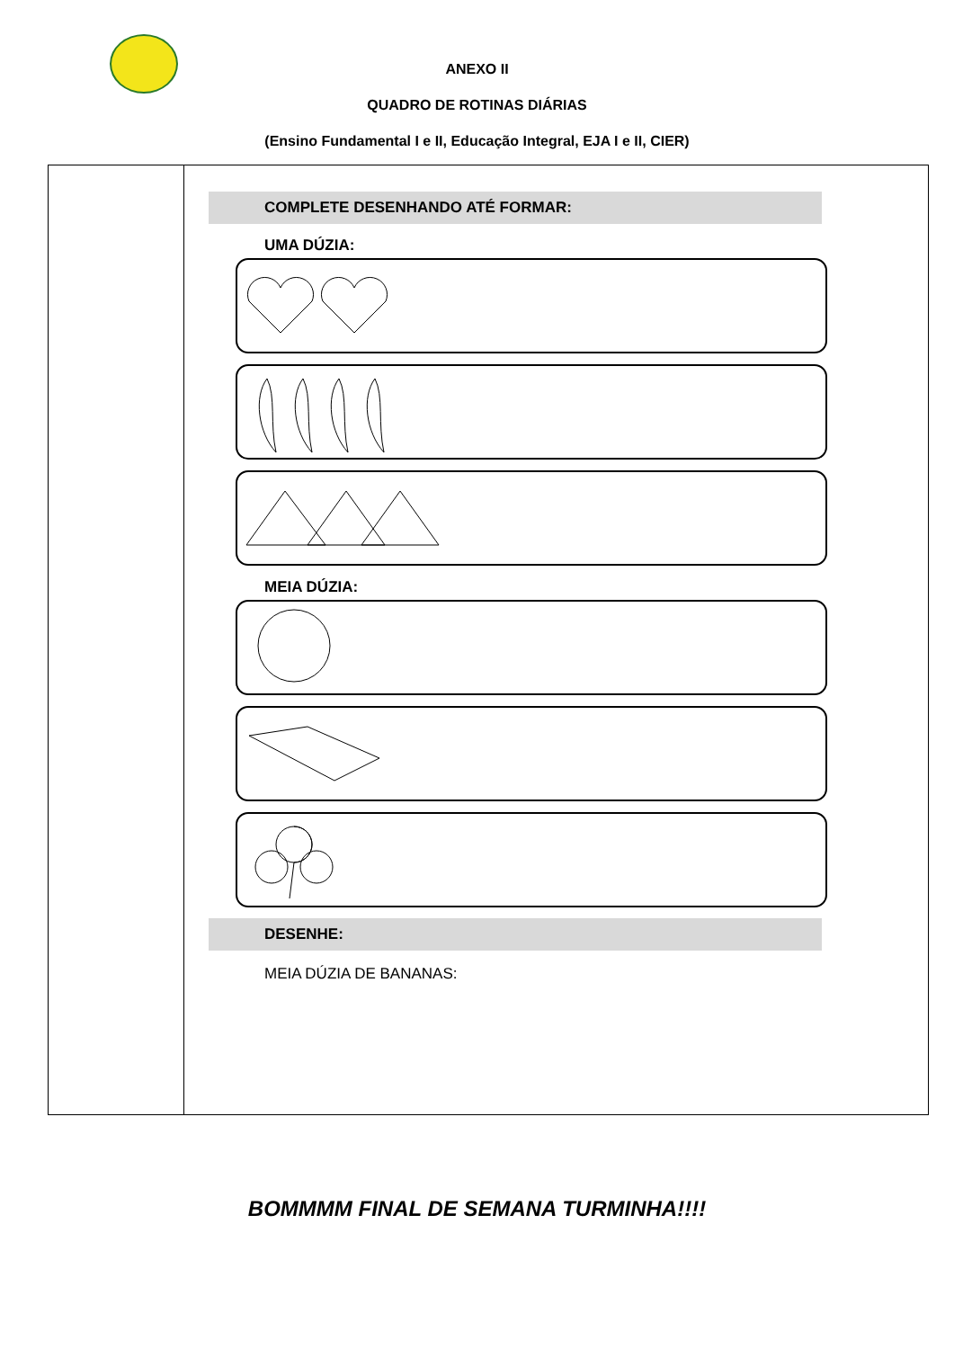ANEXO II
QUADRO DE ROTINAS DIÁRIAS
(Ensino Fundamental I e II, Educação Integral, EJA I e II, CIER)
| | COMPLETE DESENHANDO ATÉ FORMAR: UMA DÚZIA: MEIA DÚZIA: DESENHE: MEIA DÚZIA DE BANANAS: |
BOMMMM FINAL DE SEMANA TURMINHA!!!!